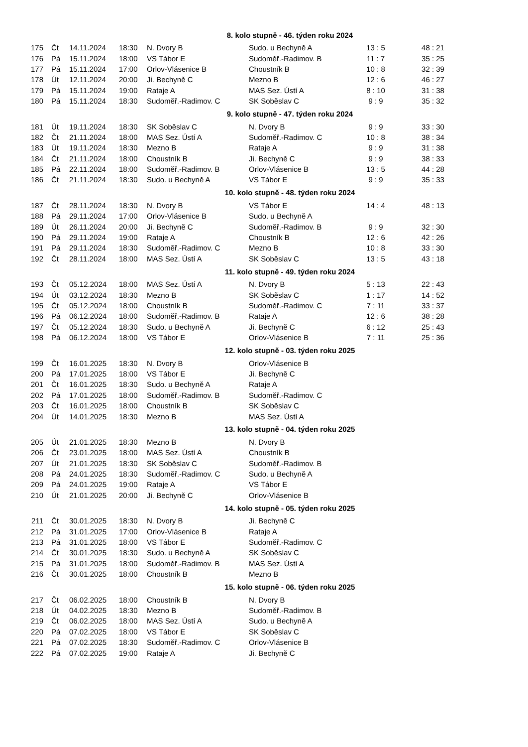| 8. kolo stupně - 46. týden roku 2024 | | | | | | | |
| 175 | Čt | 14.11.2024 | 18:30 | N. Dvory B | Sudo. u Bechyně A | 13 : 5 | 48 : 21 |
| 176 | Pá | 15.11.2024 | 18:00 | VS Tábor E | Sudoměř.-Radimov. B | 11 : 7 | 35 : 25 |
| 177 | Pá | 15.11.2024 | 17:00 | Orlov-Vlásenice B | Choustník B | 10 : 8 | 32 : 39 |
| 178 | Út | 12.11.2024 | 20:00 | Ji. Bechyně C | Mezno B | 12 : 6 | 46 : 27 |
| 179 | Pá | 15.11.2024 | 19:00 | Rataje A | MAS Sez. Ústí A | 8 : 10 | 31 : 38 |
| 180 | Pá | 15.11.2024 | 18:30 | Sudoměř.-Radimov. C | SK Soběslav C | 9 : 9 | 35 : 32 |
| 9. kolo stupně - 47. týden roku 2024 | | | | | | | |
| 181 | Út | 19.11.2024 | 18:30 | SK Soběslav C | N. Dvory B | 9 : 9 | 33 : 30 |
| 182 | Čt | 21.11.2024 | 18:00 | MAS Sez. Ústí A | Sudoměř.-Radimov. C | 10 : 8 | 38 : 34 |
| 183 | Út | 19.11.2024 | 18:30 | Mezno B | Rataje A | 9 : 9 | 31 : 38 |
| 184 | Čt | 21.11.2024 | 18:00 | Choustník B | Ji. Bechyně C | 9 : 9 | 38 : 33 |
| 185 | Pá | 22.11.2024 | 18:00 | Sudoměř.-Radimov. B | Orlov-Vlásenice B | 13 : 5 | 44 : 28 |
| 186 | Čt | 21.11.2024 | 18:30 | Sudo. u Bechyně A | VS Tábor E | 9 : 9 | 35 : 33 |
| 10. kolo stupně - 48. týden roku 2024 | | | | | | | |
| 187 | Čt | 28.11.2024 | 18:30 | N. Dvory B | VS Tábor E | 14 : 4 | 48 : 13 |
| 188 | Pá | 29.11.2024 | 17:00 | Orlov-Vlásenice B | Sudo. u Bechyně A | | |
| 189 | Út | 26.11.2024 | 20:00 | Ji. Bechyně C | Sudoměř.-Radimov. B | 9 : 9 | 32 : 30 |
| 190 | Pá | 29.11.2024 | 19:00 | Rataje A | Choustník B | 12 : 6 | 42 : 26 |
| 191 | Pá | 29.11.2024 | 18:30 | Sudoměř.-Radimov. C | Mezno B | 10 : 8 | 33 : 30 |
| 192 | Čt | 28.11.2024 | 18:00 | MAS Sez. Ústí A | SK Soběslav C | 13 : 5 | 43 : 18 |
| 11. kolo stupně - 49. týden roku 2024 | | | | | | | |
| 193 | Čt | 05.12.2024 | 18:00 | MAS Sez. Ústí A | N. Dvory B | 5 : 13 | 22 : 43 |
| 194 | Út | 03.12.2024 | 18:30 | Mezno B | SK Soběslav C | 1 : 17 | 14 : 52 |
| 195 | Čt | 05.12.2024 | 18:00 | Choustník B | Sudoměř.-Radimov. C | 7 : 11 | 33 : 37 |
| 196 | Pá | 06.12.2024 | 18:00 | Sudoměř.-Radimov. B | Rataje A | 12 : 6 | 38 : 28 |
| 197 | Čt | 05.12.2024 | 18:30 | Sudo. u Bechyně A | Ji. Bechyně C | 6 : 12 | 25 : 43 |
| 198 | Pá | 06.12.2024 | 18:00 | VS Tábor E | Orlov-Vlásenice B | 7 : 11 | 25 : 36 |
| 12. kolo stupně - 03. týden roku 2025 | | | | | | | |
| 199 | Čt | 16.01.2025 | 18:30 | N. Dvory B | Orlov-Vlásenice B | | |
| 200 | Pá | 17.01.2025 | 18:00 | VS Tábor E | Ji. Bechyně C | | |
| 201 | Čt | 16.01.2025 | 18:30 | Sudo. u Bechyně A | Rataje A | | |
| 202 | Pá | 17.01.2025 | 18:00 | Sudoměř.-Radimov. B | Sudoměř.-Radimov. C | | |
| 203 | Čt | 16.01.2025 | 18:00 | Choustník B | SK Soběslav C | | |
| 204 | Út | 14.01.2025 | 18:30 | Mezno B | MAS Sez. Ústí A | | |
| 13. kolo stupně - 04. týden roku 2025 | | | | | | | |
| 205 | Út | 21.01.2025 | 18:30 | Mezno B | N. Dvory B | | |
| 206 | Čt | 23.01.2025 | 18:00 | MAS Sez. Ústí A | Choustník B | | |
| 207 | Út | 21.01.2025 | 18:30 | SK Soběslav C | Sudoměř.-Radimov. B | | |
| 208 | Pá | 24.01.2025 | 18:30 | Sudoměř.-Radimov. C | Sudo. u Bechyně A | | |
| 209 | Pá | 24.01.2025 | 19:00 | Rataje A | VS Tábor E | | |
| 210 | Út | 21.01.2025 | 20:00 | Ji. Bechyně C | Orlov-Vlásenice B | | |
| 14. kolo stupně - 05. týden roku 2025 | | | | | | | |
| 211 | Čt | 30.01.2025 | 18:30 | N. Dvory B | Ji. Bechyně C | | |
| 212 | Pá | 31.01.2025 | 17:00 | Orlov-Vlásenice B | Rataje A | | |
| 213 | Pá | 31.01.2025 | 18:00 | VS Tábor E | Sudoměř.-Radimov. C | | |
| 214 | Čt | 30.01.2025 | 18:30 | Sudo. u Bechyně A | SK Soběslav C | | |
| 215 | Pá | 31.01.2025 | 18:00 | Sudoměř.-Radimov. B | MAS Sez. Ústí A | | |
| 216 | Čt | 30.01.2025 | 18:00 | Choustník B | Mezno B | | |
| 15. kolo stupně - 06. týden roku 2025 | | | | | | | |
| 217 | Čt | 06.02.2025 | 18:00 | Choustník B | N. Dvory B | | |
| 218 | Út | 04.02.2025 | 18:30 | Mezno B | Sudoměř.-Radimov. B | | |
| 219 | Čt | 06.02.2025 | 18:00 | MAS Sez. Ústí A | Sudo. u Bechyně A | | |
| 220 | Pá | 07.02.2025 | 18:00 | VS Tábor E | SK Soběslav C | | |
| 221 | Pá | 07.02.2025 | 18:30 | Sudoměř.-Radimov. C | Orlov-Vlásenice B | | |
| 222 | Pá | 07.02.2025 | 19:00 | Rataje A | Ji. Bechyně C | | |